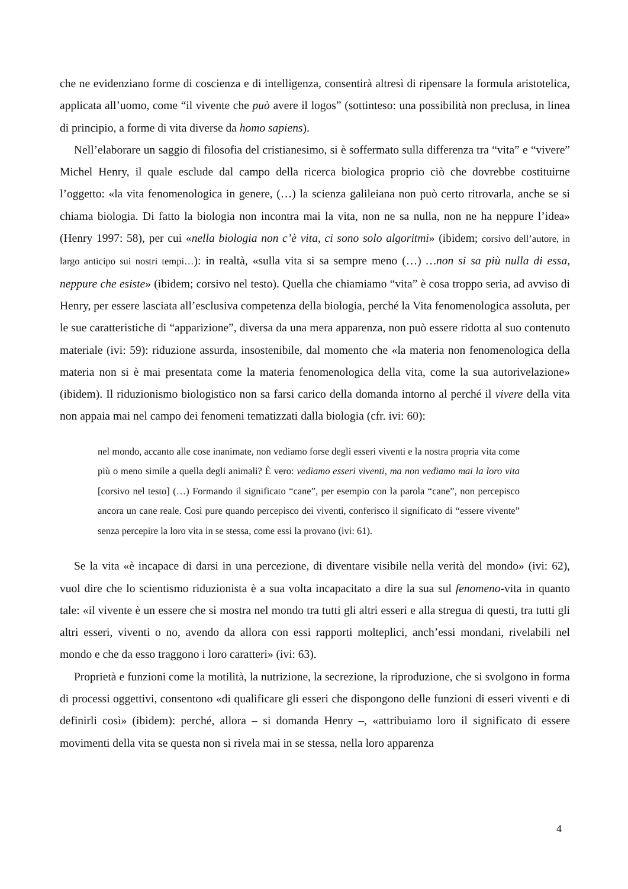che ne evidenziano forme di coscienza e di intelligenza, consentirà altresì di ripensare la formula aristotelica, applicata all’uomo, come “il vivente che può avere il logos” (sottinteso: una possibilità non preclusa, in linea di principio, a forme di vita diverse da homo sapiens).
Nell’elaborare un saggio di filosofia del cristianesimo, si è soffermato sulla differenza tra “vita” e “vivere” Michel Henry, il quale esclude dal campo della ricerca biologica proprio ciò che dovrebbe costituirne l’oggetto: «la vita fenomenologica in genere, (…) la scienza galileiana non può certo ritrovarla, anche se si chiama biologia. Di fatto la biologia non incontra mai la vita, non ne sa nulla, non ne ha neppure l’idea» (Henry 1997: 58), per cui «nella biologia non c’è vita, ci sono solo algoritmi» (ibidem; corsivo dell’autore, in largo anticipo sui nostri tempi…): in realtà, «sulla vita si sa sempre meno (…) …non si sa più nulla di essa, neppure che esiste» (ibidem; corsivo nel testo). Quella che chiamiamo “vita” è cosa troppo seria, ad avviso di Henry, per essere lasciata all’esclusiva competenza della biologia, perché la Vita fenomenologica assoluta, per le sue caratteristiche di “apparizione”, diversa da una mera apparenza, non può essere ridotta al suo contenuto materiale (ivi: 59): riduzione assurda, insostenibile, dal momento che «la materia non fenomenologica della materia non si è mai presentata come la materia fenomenologica della vita, come la sua autorivelazione» (ibidem). Il riduzionismo biologistico non sa farsi carico della domanda intorno al perché il vivere della vita non appaia mai nel campo dei fenomeni tematizzati dalla biologia (cfr. ivi: 60):
nel mondo, accanto alle cose inanimate, non vediamo forse degli esseri viventi e la nostra propria vita come più o meno simile a quella degli animali? È vero: vediamo esseri viventi, ma non vediamo mai la loro vita [corsivo nel testo] (…) Formando il significato “cane”, per esempio con la parola “cane”, non percepisco ancora un cane reale. Così pure quando percepisco dei viventi, conferisco il significato di “essere vivente” senza percepire la loro vita in se stessa, come essi la provano (ivi: 61).
Se la vita «è incapace di darsi in una percezione, di diventare visibile nella verità del mondo» (ivi: 62), vuol dire che lo scientismo riduzionista è a sua volta incapacitato a dire la sua sul fenomeno-vita in quanto tale: «il vivente è un essere che si mostra nel mondo tra tutti gli altri esseri e alla stregua di questi, tra tutti gli altri esseri, viventi o no, avendo da allora con essi rapporti molteplici, anch’essi mondani, rivelabili nel mondo e che da esso traggono i loro caratteri» (ivi: 63).
Proprietà e funzioni come la motilità, la nutrizione, la secrezione, la riproduzione, che si svolgono in forma di processi oggettivi, consentono «di qualificare gli esseri che dispongono delle funzioni di esseri viventi e di definirli così» (ibidem): perché, allora – si domanda Henry –, «attribuiamo loro il significato di essere movimenti della vita se questa non si rivela mai in se stessa, nella loro apparenza
4